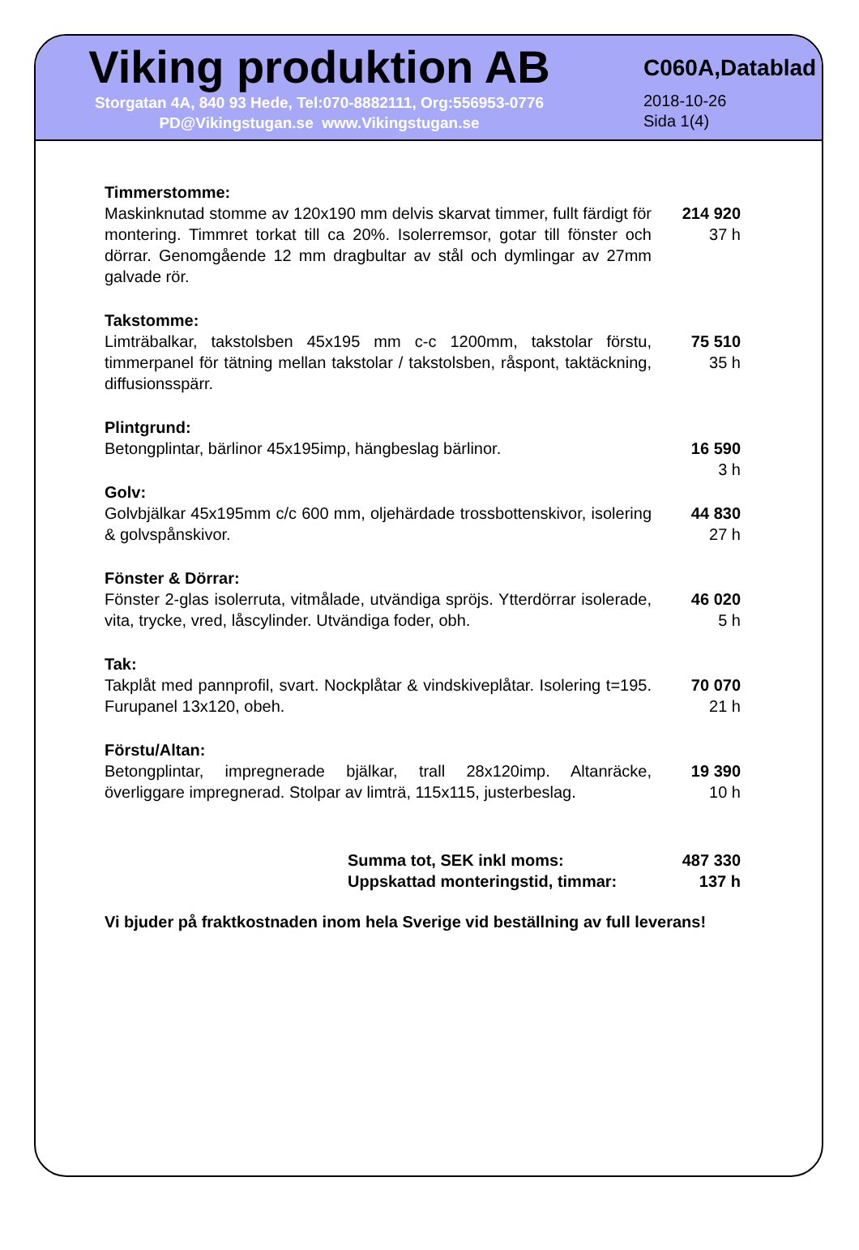Viking produktion AB
Storgatan 4A, 840 93 Hede, Tel:070-8882111, Org:556953-0776
PD@Vikingstugan.se www.Vikingstugan.se
C060A,Datablad
2018-10-26
Sida 1(4)
| Timmerstomme: Maskinknutad stomme av 120x190 mm delvis skarvat timmer, fullt färdigt för montering. Timmret torkat till ca 20%. Isolerremsor, gotar till fönster och dörrar. Genomgående 12 mm dragbultar av stål och dymlingar av 27mm galvade rör. | 214 920 37 h |
| Takstomme: Limträbalkar, takstolsben 45x195 mm c-c 1200mm, takstolar förstu, timmerpanel för tätning mellan takstolar / takstolsben, råspont, taktäckning, diffusionsspärr. | 75 510 35 h |
| Plintgrund: Betongplintar, bärlinor 45x195imp, hängbeslag bärlinor. | 16 590 3 h |
| Golv: Golvbjälkar 45x195mm c/c 600 mm, oljehärdade trossbottenskivor, isolering & golvspånskivor. | 44 830 27 h |
| Fönster & Dörrar: Fönster 2-glas isolerruta, vitmålade, utvändiga spröjs. Ytterdörrar isolerade, vita, trycke, vred, låscylinder. Utvändiga foder, obh. | 46 020 5 h |
| Tak: Takplåt med pannprofil, svart. Nockplåtar & vindskiveplåtar. Isolering t=195. Furupanel 13x120, obeh. | 70 070 21 h |
| Förstu/Altan: Betongplintar, impregnerade bjälkar, trall 28x120imp. Altanräcke, överliggare impregnerad. Stolpar av limträ, 115x115, justerbeslag. | 19 390 10 h |
| Summa tot, SEK inkl moms: | 487 330 |
| Uppskattad monteringstid, timmar: | 137 h |
Vi bjuder på fraktkostnaden inom hela Sverige vid beställning av full leverans!